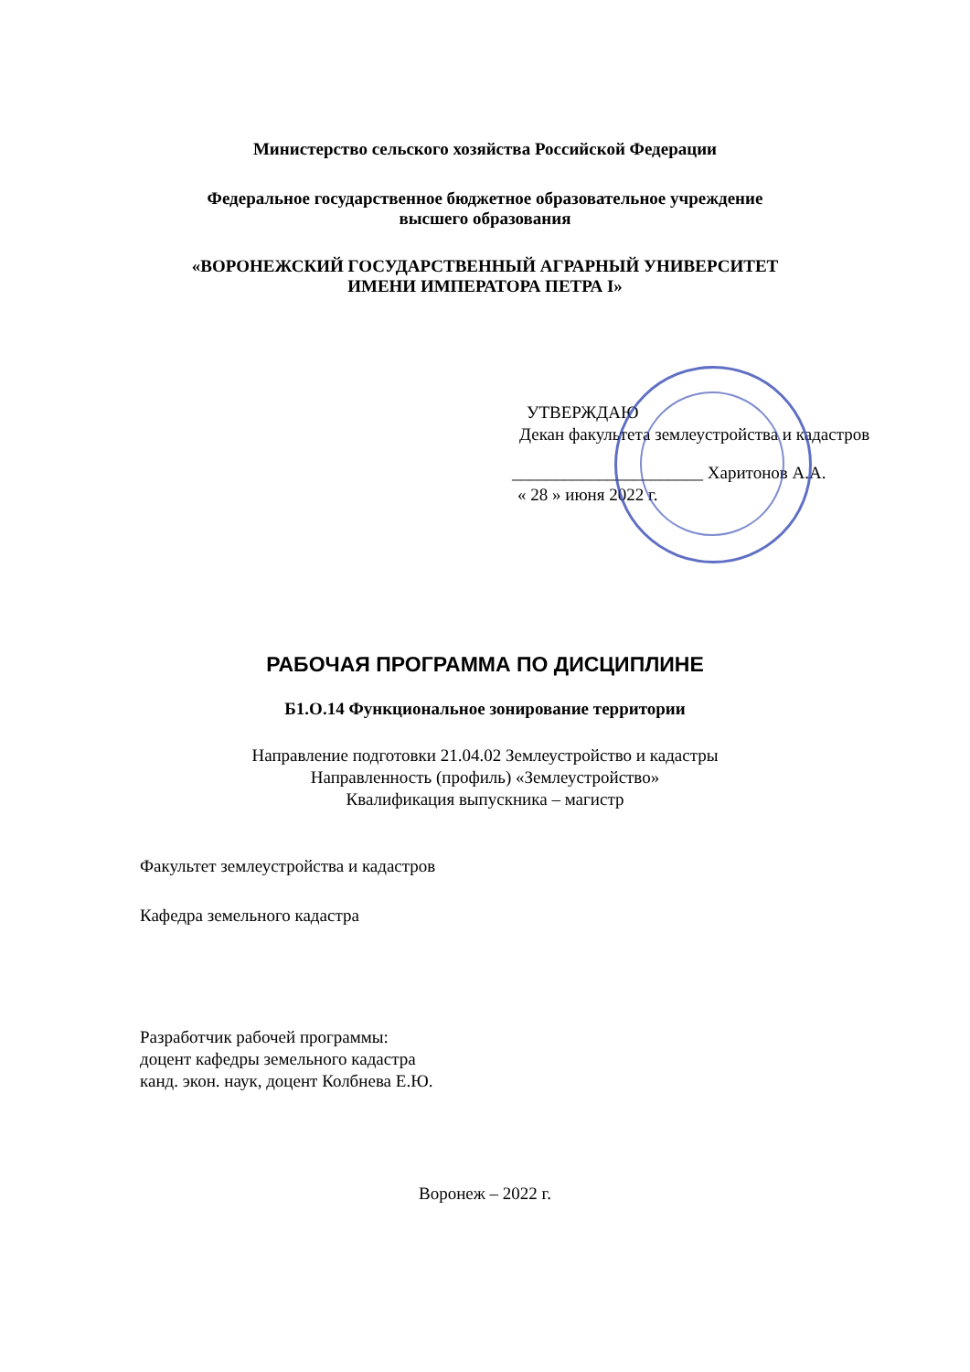Министерство сельского хозяйства Российской Федерации
Федеральное государственное бюджетное образовательное учреждение
высшего образования
«ВОРОНЕЖСКИЙ ГОСУДАРСТВЕННЫЙ АГРАРНЫЙ УНИВЕРСИТЕТ
ИМЕНИ ИМПЕРАТОРА ПЕТРА I»
УТВЕРЖДАЮ
Декан факультета землеустройства и кадастров
______________________ Харитонов А.А.
« 28 » июня 2022 г.
РАБОЧАЯ ПРОГРАММА ПО ДИСЦИПЛИНЕ
Б1.О.14 Функциональное зонирование территории
Направление подготовки 21.04.02 Землеустройство и кадастры
Направленность (профиль) «Землеустройство»
Квалификация выпускника – магистр
Факультет землеустройства и кадастров
Кафедра земельного кадастра
Разработчик рабочей программы:
доцент кафедры земельного кадастра
канд. экон. наук, доцент Колбнева Е.Ю.
Воронеж – 2022 г.